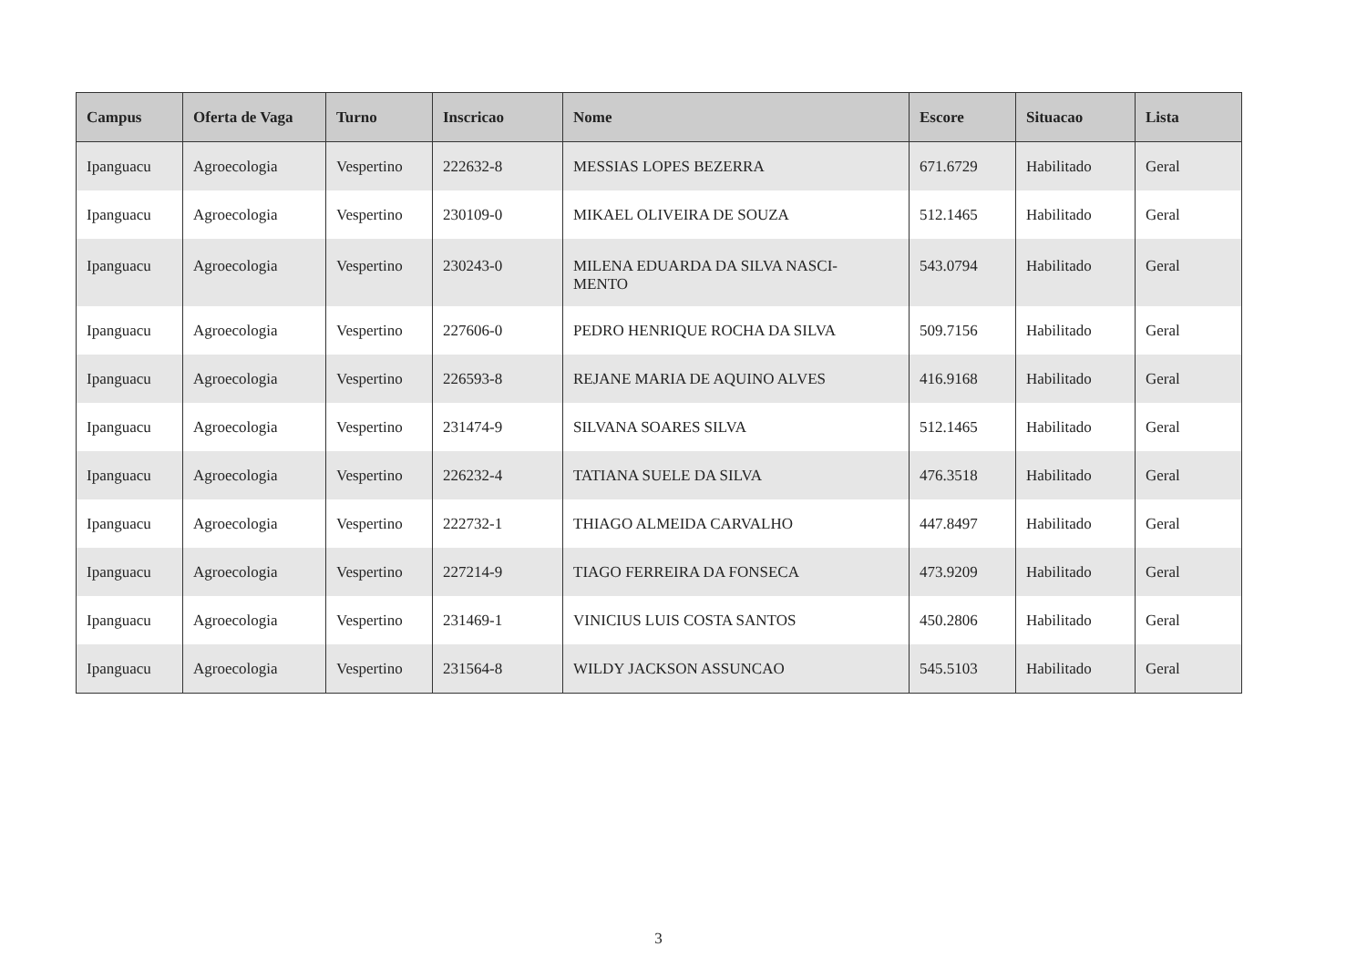| Campus | Oferta de Vaga | Turno | Inscricao | Nome | Escore | Situacao | Lista |
| --- | --- | --- | --- | --- | --- | --- | --- |
| Ipanguacu | Agroecologia | Vespertino | 222632-8 | MESSIAS LOPES BEZERRA | 671.6729 | Habilitado | Geral |
| Ipanguacu | Agroecologia | Vespertino | 230109-0 | MIKAEL OLIVEIRA DE SOUZA | 512.1465 | Habilitado | Geral |
| Ipanguacu | Agroecologia | Vespertino | 230243-0 | MILENA EDUARDA DA SILVA NASCI- MENTO | 543.0794 | Habilitado | Geral |
| Ipanguacu | Agroecologia | Vespertino | 227606-0 | PEDRO HENRIQUE ROCHA DA SILVA | 509.7156 | Habilitado | Geral |
| Ipanguacu | Agroecologia | Vespertino | 226593-8 | REJANE MARIA DE AQUINO ALVES | 416.9168 | Habilitado | Geral |
| Ipanguacu | Agroecologia | Vespertino | 231474-9 | SILVANA SOARES SILVA | 512.1465 | Habilitado | Geral |
| Ipanguacu | Agroecologia | Vespertino | 226232-4 | TATIANA SUELE DA SILVA | 476.3518 | Habilitado | Geral |
| Ipanguacu | Agroecologia | Vespertino | 222732-1 | THIAGO ALMEIDA CARVALHO | 447.8497 | Habilitado | Geral |
| Ipanguacu | Agroecologia | Vespertino | 227214-9 | TIAGO FERREIRA DA FONSECA | 473.9209 | Habilitado | Geral |
| Ipanguacu | Agroecologia | Vespertino | 231469-1 | VINICIUS LUIS COSTA SANTOS | 450.2806 | Habilitado | Geral |
| Ipanguacu | Agroecologia | Vespertino | 231564-8 | WILDY JACKSON ASSUNCAO | 545.5103 | Habilitado | Geral |
3